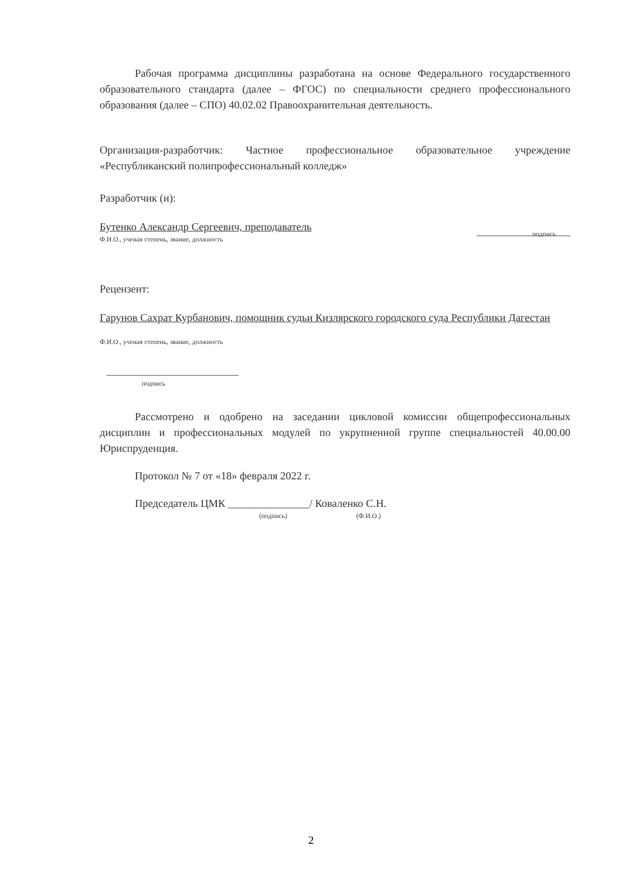Рабочая программа дисциплины разработана на основе Федерального государственного образовательного стандарта (далее – ФГОС) по специальности среднего профессионального образования (далее – СПО) 40.02.02 Правоохранительная деятельность.
Организация-разработчик: Частное профессиональное образовательное учреждение «Республиканский полипрофессиональный колледж»
Разработчик (и):
Бутенко Александр Сергеевич, преподаватель
Ф.И.О., ученая степень, звание, должность
подпись
Рецензент:
Гарунов Сахрат Курбанович, помощник судьи Кизлярского городского суда Республики Дагестан
Ф.И.О., ученая степень, звание, должность
подпись
Рассмотрено и одобрено на заседании цикловой комиссии общепрофессиональных дисциплин и профессиональных модулей по укрупненной группе специальностей 40.00.00 Юриспруденция.
Протокол № 7 от «18» февраля 2022 г.
Председатель ЦМК _______________/ Коваленко С.Н.
(подпись) (Ф.И.О.)
2